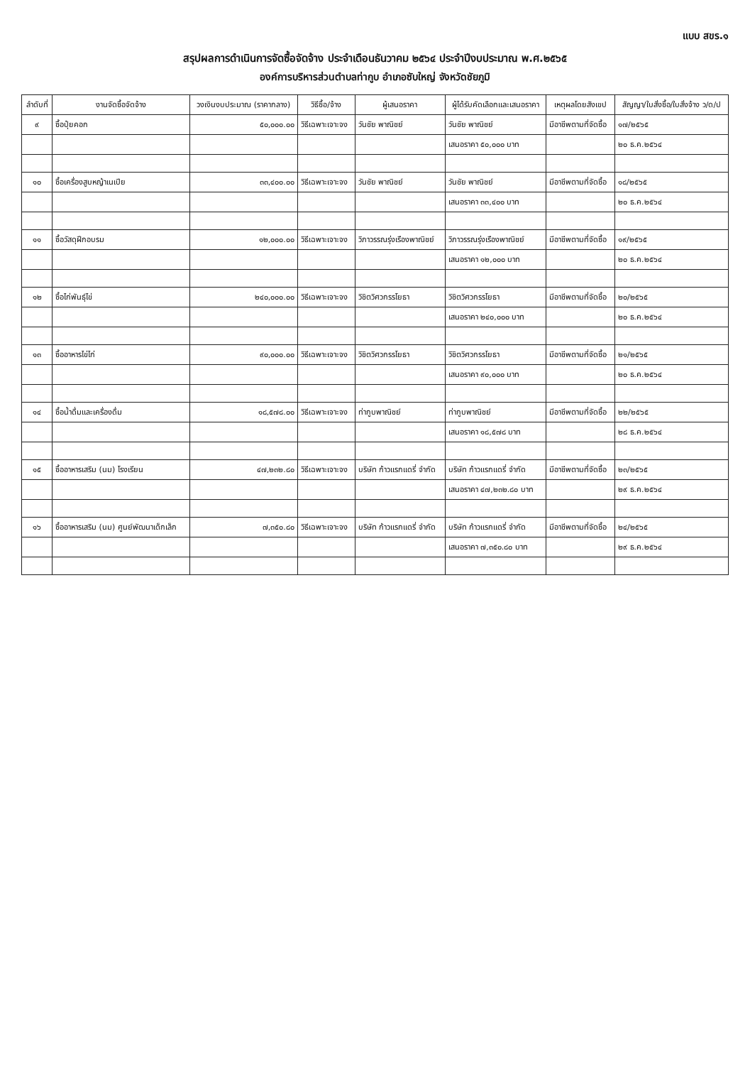แบบ สขร.๑
สรุปผลการดำเนินการจัดซื้อจัดจ้าง ประจำเดือนธันวาคม ๒๕๖๔ ประจำปีงบประมาณ พ.ศ.๒๕๖๕
องค์การบริหารส่วนตำบลท่ากูบ อำเภอซับใหญ่ จังหวัดชัยภูมิ
| ลำดับที่ | งานจัดซื้อจัดจ้าง | วงเงินงบประมาณ (ราคากลาง) | วิธีซื้อ/จ้าง | ผู้เสนอราคา | ผู้ได้รับคัดเลือกและเสนอราคา | เหตุผลโดยสังเขป | สัญญา/ใบสั่งซื้อ/ใบสั่งจ้าง ว/ด/ป |
| --- | --- | --- | --- | --- | --- | --- | --- |
| ๙ | ซื้อปุ๋ยคอก | ๕๐,๐๐๐.๐๐ | วิธีเฉพาะเจาะจง | วันชัย พาณิชย์ | วันชัย พาณิชย์ | มีอาชีพตามที่จัดซื้อ | ๑๗/๒๕๖๕ |
| | | | | | เสนอราคา ๕๐,๐๐๐ บาท | | ๒๐ ธ.ค.๒๕๖๔ |
| ๑๐ | ซื้อเครื่องสูบหญ้าเนเปีย | ๓๓,๔๐๐.๐๐ | วิธีเฉพาะเจาะจง | วันชัย พาณิชย์ | วันชัย พาณิชย์ | มีอาชีพตามที่จัดซื้อ | ๑๘/๒๕๖๕ |
| | | | | | เสนอราคา ๓๓,๔๐๐ บาท | | ๒๐ ธ.ค.๒๕๖๔ |
| ๑๑ | ซื้อวัสดุฝึกอบรม | ๑๒,๐๐๐.๐๐ | วิธีเฉพาะเจาะจง | วิภาวรรณรุ่งเรืองพาณิชย์ | วิภาวรรณรุ่งเรืองพาณิชย์ | มีอาชีพตามที่จัดซื้อ | ๑๙/๒๕๖๕ |
| | | | | | เสนอราคา ๑๒,๐๐๐ บาท | | ๒๐ ธ.ค.๒๕๖๔ |
| ๑๒ | ซื้อไก่พันธุ์ไข่ | ๒๔๐,๐๐๐.๐๐ | วิธีเฉพาะเจาะจง | วิชิตวิศวกรรโยธา | วิชิตวิศวกรรโยธา | มีอาชีพตามที่จัดซื้อ | ๒๐/๒๕๖๕ |
| | | | | | เสนอราคา ๒๔๐,๐๐๐ บาท | | ๒๐ ธ.ค.๒๕๖๔ |
| ๑๓ | ซื้ออาหารไข่ไก่ | ๙๐,๐๐๐.๐๐ | วิธีเฉพาะเจาะจง | วิชิตวิศวกรรโยธา | วิชิตวิศวกรรโยธา | มีอาชีพตามที่จัดซื้อ | ๒๑/๒๕๖๕ |
| | | | | | เสนอราคา ๙๐,๐๐๐ บาท | | ๒๐ ธ.ค.๒๕๖๔ |
| ๑๔ | ซื้อน้ำดื่มและเครื่องดื่ม | ๑๘,๕๗๘.๐๐ | วิธีเฉพาะเจาะจง | ท่ากูบพาณิชย์ | ท่ากูบพาณิชย์ | มีอาชีพตามที่จัดซื้อ | ๒๒/๒๕๖๕ |
| | | | | | เสนอราคา ๑๘,๕๗๘ บาท | | ๒๘ ธ.ค.๒๕๖๔ |
| ๑๕ | ซื้ออาหารเสริม (นม) โรงเรียน | ๔๗,๒๓๒.๘๐ | วิธีเฉพาะเจาะจง | บริษัท ก้าวแรกแดรี่ จำกัด | บริษัท ก้าวแรกแดรี่ จำกัด | มีอาชีพตามที่จัดซื้อ | ๒๓/๒๕๖๕ |
| | | | | | เสนอราคา ๔๗,๒๓๒.๘๐ บาท | | ๒๙ ธ.ค.๒๕๖๔ |
| ๑๖ | ซื้ออาหารเสริม (นม) ศูนย์พัฒนาเด็กเล็ก | ๗,๓๕๐.๘๐ | วิธีเฉพาะเจาะจง | บริษัท ก้าวแรกแดรี่ จำกัด | บริษัท ก้าวแรกแดรี่ จำกัด | มีอาชีพตามที่จัดซื้อ | ๒๔/๒๕๖๕ |
| | | | | | เสนอราคา ๗,๓๕๐.๘๐ บาท | | ๒๙ ธ.ค.๒๕๖๔ |